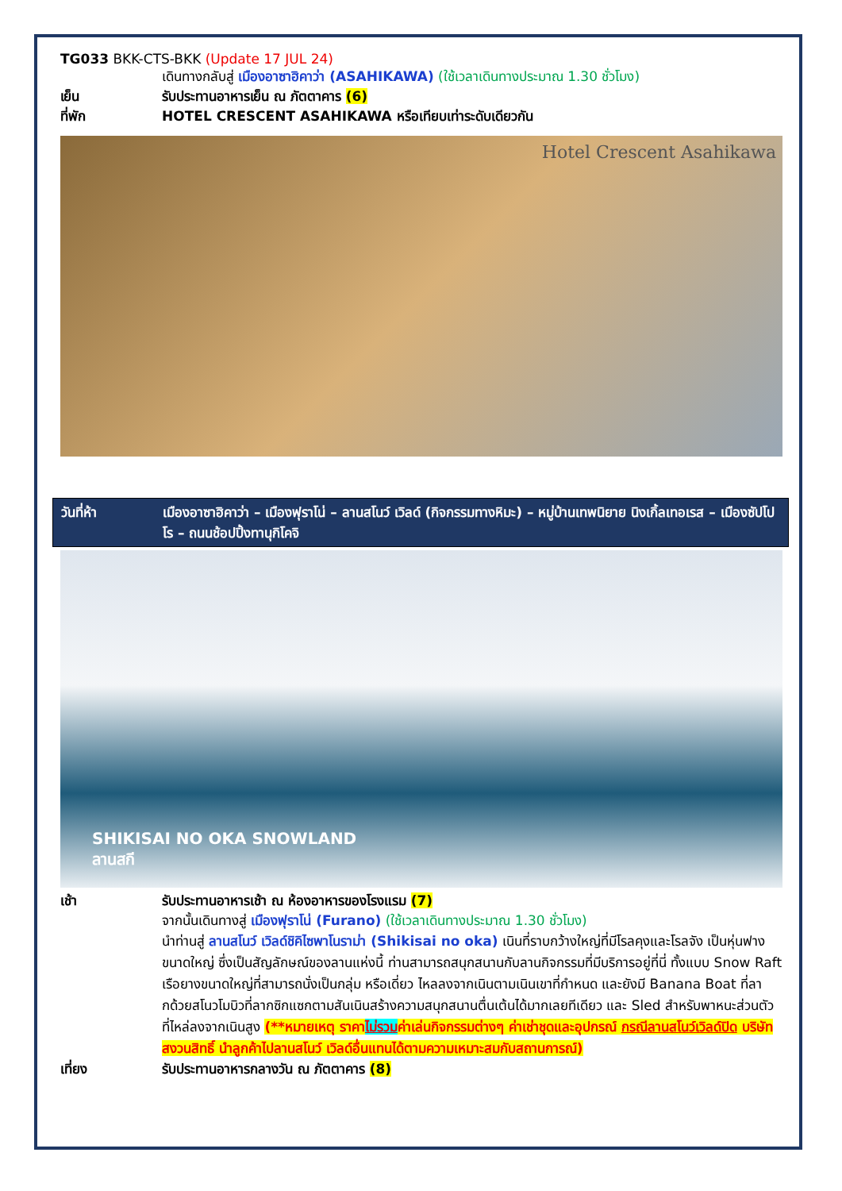TG033 BKK-CTS-BKK (Update 17 JUL 24)
เดินทางกลับสู่ เมืองอาซาฮิคาว่า (ASAHIKAWA) (ใช้เวลาเดินทางประมาณ 1.30 ชั่วโมง)
เย็น รับประทานอาหารเย็น ณ ภัตตาคาร (6)
ที่พัก HOTEL CRESCENT ASAHIKAWA หรือเทียบเท่าระดับเดียวกัน
Hotel Crescent Asahikawa
วันที่ห้า เมืองอาซาฮิคาว่า – เมืองฟุราโน่ – ลานสโนว์ เวิลด์ (กิจกรรมทางหิมะ) – หมู่บ้านเทพนิยาย นิงเกิ้ลเทอเรส – เมืองซัปโปโร – ถนนช้อปปิ้งทานุกิโคจิ
SHIKISAI NO OKA SNOWLAND
ลานสกี
เช้า รับประทานอาหารเช้า ณ ห้องอาหารของโรงแรม (7)
จากนั้นเดินทางสู่ เมืองฟุราโน่ (Furano) (ใช้เวลาเดินทางประมาณ 1.30 ชั่วโมง)
นำท่านสู่ ลานสโนว์ เวิลด์ชิคิไซพาโนราม่า (Shikisai no oka) เนินที่ราบกว้างใหญ่ที่มีโรลคุงและโรลจัง เป็นหุ่นฟางขนาดใหญ่ ซึ่งเป็นสัญลักษณ์ของลานแห่งนี้ ท่านสามารถสนุกสนานกับลานกิจกรรมที่มีบริการอยู่ที่นี่ ทั้งแบบ Snow Raft เรือยางขนาดใหญ่ที่สามารถนั่งเป็นกลุ่ม หรือเดี่ยว ไหลลงจากเนินตามเนินเขาที่กำหนด และยังมี Banana Boat ที่ลากด้วยสโนวโมบิวที่ลากซิกแซกตามสันเนินสร้างความสนุกสนานตื่นเต้นได้มากเลยทีเดียว และ Sled สำหรับพาหนะส่วนตัว ที่ไหล่ลงจากเนินสูง (**หมายเหตุ ราคาไม่รวมค่าเล่นกิจกรรมต่างๆ ค่าเช่าชุดและอุปกรณ์ กรณีลานสโนว์เวิลด์ปิด บริษัทสงวนสิทธิ์ นำลูกค้าไปลานสโนว์ เวิลด์อื่นแทนได้ตามความเหมาะสมกับสถานการณ์)
เที่ยง รับประทานอาหารกลางวัน ณ ภัตตาคาร (8)